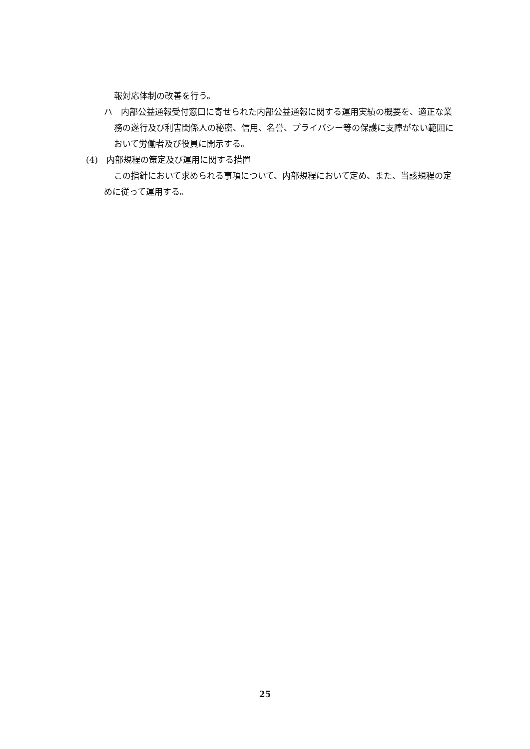報対応体制の改善を行う。
ハ　内部公益通報受付窓口に寄せられた内部公益通報に関する運用実績の概要を、適正な業務の遂行及び利害関係人の秘密、信用、名誉、プライバシー等の保護に支障がない範囲において労働者及び役員に開示する。
(4)　内部規程の策定及び運用に関する措置
この指針において求められる事項について、内部規程において定め、また、当該規程の定めに従って運用する。
25